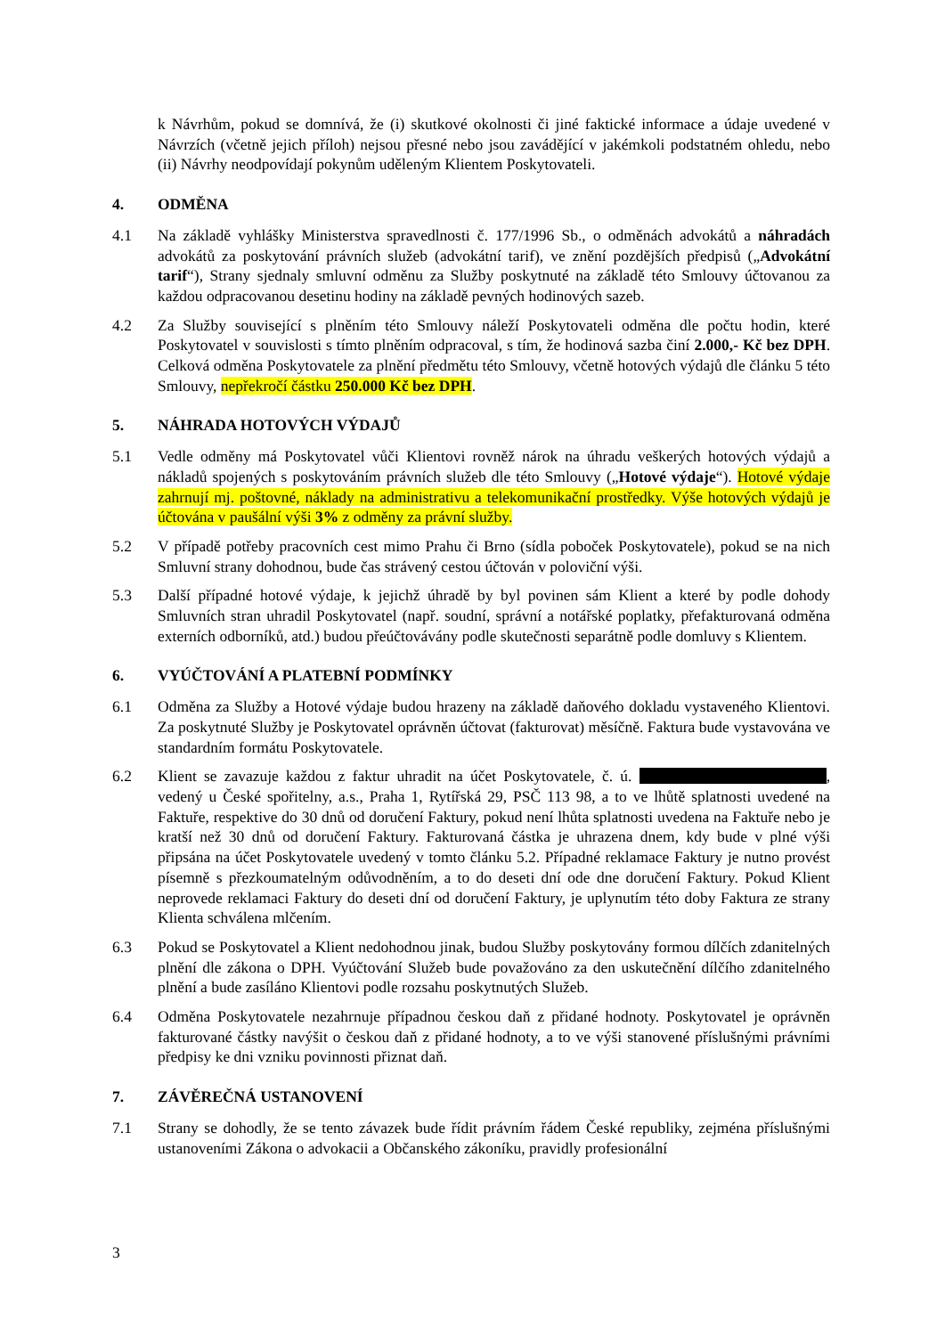k Návrhům, pokud se domnívá, že (i) skutkové okolnosti či jiné faktické informace a údaje uvedené v Návrzích (včetně jejich příloh) nejsou přesné nebo jsou zavádějící v jakémkoli podstatném ohledu, nebo (ii) Návrhy neodpovídají pokynům uděleným Klientem Poskytovateli.
4. ODMĚNA
4.1 Na základě vyhlášky Ministerstva spravedlnosti č. 177/1996 Sb., o odměnách advokátů a náhradách advokátů za poskytování právních služeb (advokátní tarif), ve znění pozdějších předpisů („Advokátní tarif“), Strany sjednaly smluvní odměnu za Služby poskytnuté na základě této Smlouvy účtovanou za každou odpracovanou desetinu hodiny na základě pevných hodinových sazeb.
4.2 Za Služby související s plněním této Smlouvy náleží Poskytovateli odměna dle počtu hodin, které Poskytovatel v souvislosti s tímto plněním odpracoval, s tím, že hodinová sazba činí 2.000,- Kč bez DPH. Celková odměna Poskytovatele za plnění předmětu této Smlouvy, včetně hotových výdajů dle článku 5 této Smlouvy, nepřekročí částku 250.000 Kč bez DPH.
5. NÁHRADA HOTOVÝCH VÝDAJŮ
5.1 Vedle odměny má Poskytovatel vůči Klientovi rovněž nárok na úhradu veškerých hotových výdajů a nákladů spojených s poskytováním právních služeb dle této Smlouvy („Hotové výdaje“). Hotové výdaje zahrnují mj. poštovné, náklady na administrativu a telekomunikační prostředky. Výše hotových výdajů je účtována v paušální výši 3% z odměny za právní služby.
5.2 V případě potřeby pracovních cest mimo Prahu či Brno (sídla poboček Poskytovatele), pokud se na nich Smluvní strany dohodnou, bude čas strávený cestou účtován v poloviční výši.
5.3 Další případné hotové výdaje, k jejichž úhradě by byl povinen sám Klient a které by podle dohody Smluvních stran uhradil Poskytovatel (např. soudní, správní a notářské poplatky, přefakturovaná odměna externích odborníků, atd.) budou přeúčtovávány podle skutečnosti separátně podle domluvy s Klientem.
6. VYÚČTOVÁNÍ A PLATEBNÍ PODMÍNKY
6.1 Odměna za Služby a Hotové výdaje budou hrazeny na základě daňového dokladu vystaveného Klientovi. Za poskytnuté Služby je Poskytovatel oprávněn účtovat (fakturovat) měsíčně. Faktura bude vystavována ve standardním formátu Poskytovatele.
6.2 Klient se zavazuje každou z faktur uhradit na účet Poskytovatele, č. ú. , vedený u České spořitelny, a.s., Praha 1, Rytířská 29, PSČ 113 98, a to ve lhůtě splatnosti uvedené na Faktuře, respektive do 30 dnů od doručení Faktury, pokud není lhůta splatnosti uvedena na Faktuře nebo je kratší než 30 dnů od doručení Faktury. Fakturovaná částka je uhrazena dnem, kdy bude v plné výši připsána na účet Poskytovatele uvedený v tomto článku 5.2. Případné reklamace Faktury je nutno provést písemně s přezkoumatelným odůvodněním, a to do deseti dní ode dne doručení Faktury. Pokud Klient neprovede reklamaci Faktury do deseti dní od doručení Faktury, je uplynutím této doby Faktura ze strany Klienta schválena mlčením.
6.3 Pokud se Poskytovatel a Klient nedohodnou jinak, budou Služby poskytovány formou dílčích zdanitelných plnění dle zákona o DPH. Vyúčtování Služeb bude považováno za den uskutečnění dílčího zdanitelného plnění a bude zasíláno Klientovi podle rozsahu poskytnutých Služeb.
6.4 Odměna Poskytovatele nezahrnuje případnou českou daň z přidané hodnoty. Poskytovatel je oprávněn fakturované částky navýšit o českou daň z přidané hodnoty, a to ve výši stanovené příslušnými právními předpisy ke dni vzniku povinnosti přiznat daň.
7. ZÁVĚREČNÁ USTANOVENÍ
7.1 Strany se dohodly, že se tento závazek bude řídit právním řádem České republiky, zejména příslušnými ustanoveními Zákona o advokacii a Občanského zákoníku, pravidly profesionální
3